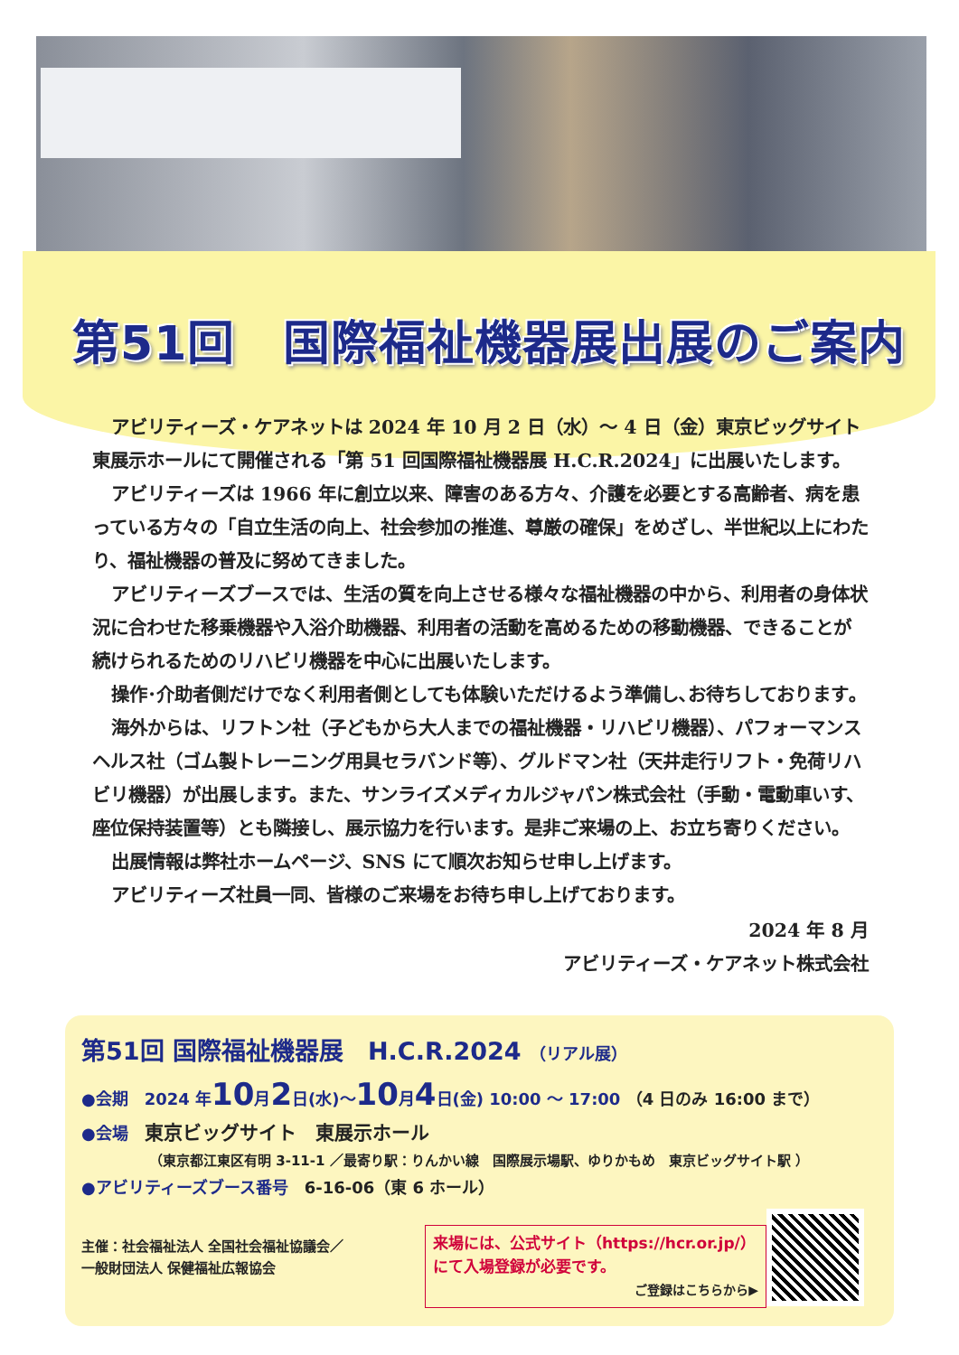第51回　国際福祉機器展出展のご案内
アビリティーズ・ケアネットは 2024 年 10 月 2 日（水）～ 4 日（金）東京ビッグサイト東展示ホールにて開催される「第 51 回国際福祉機器展 H.C.R.2024」に出展いたします。
アビリティーズは 1966 年に創立以来、障害のある方々、介護を必要とする高齢者、病を患っている方々の「自立生活の向上、社会参加の推進、尊厳の確保」をめざし、半世紀以上にわたり、福祉機器の普及に努めてきました。
アビリティーズブースでは、生活の質を向上させる様々な福祉機器の中から、利用者の身体状況に合わせた移乗機器や入浴介助機器、利用者の活動を高めるための移動機器、できることが続けられるためのリハビリ機器を中心に出展いたします。
操作･介助者側だけでなく利用者側としても体験いただけるよう準備し､お待ちしております｡
海外からは、リフトン社（子どもから大人までの福祉機器・リハビリ機器）、パフォーマンスヘルス社（ゴム製トレーニング用具セラバンド等）、グルドマン社（天井走行リフト・免荷リハビリ機器）が出展します。また、サンライズメディカルジャパン株式会社（手動・電動車いす、座位保持装置等）とも隣接し、展示協力を行います。是非ご来場の上、お立ち寄りください。
出展情報は弊社ホームページ、SNS にて順次お知らせ申し上げます。
アビリティーズ社員一同、皆様のご来場をお待ち申し上げております。
2024 年 8 月
アビリティーズ・ケアネット株式会社
第51回 国際福祉機器展　H.C.R.2024 （リアル展）
●会期　2024 年10月2日(水)～10月4日(金) 10:00 ～ 17:00 （4 日のみ 16:00 まで）
●会場　東京ビッグサイト　東展示ホール
（東京都江東区有明 3-11-1 ／最寄り駅：りんかい線　国際展示場駅、ゆりかもめ　東京ビッグサイト駅 ）
●アビリティーズブース番号　6-16-06（東 6 ホール）
主催：社会福祉法人 全国社会福祉協議会／
一般財団法人 保健福祉広報協会
来場には、公式サイト（https://hcr.or.jp/）
にて入場登録が必要です。
ご登録はこちらから▶